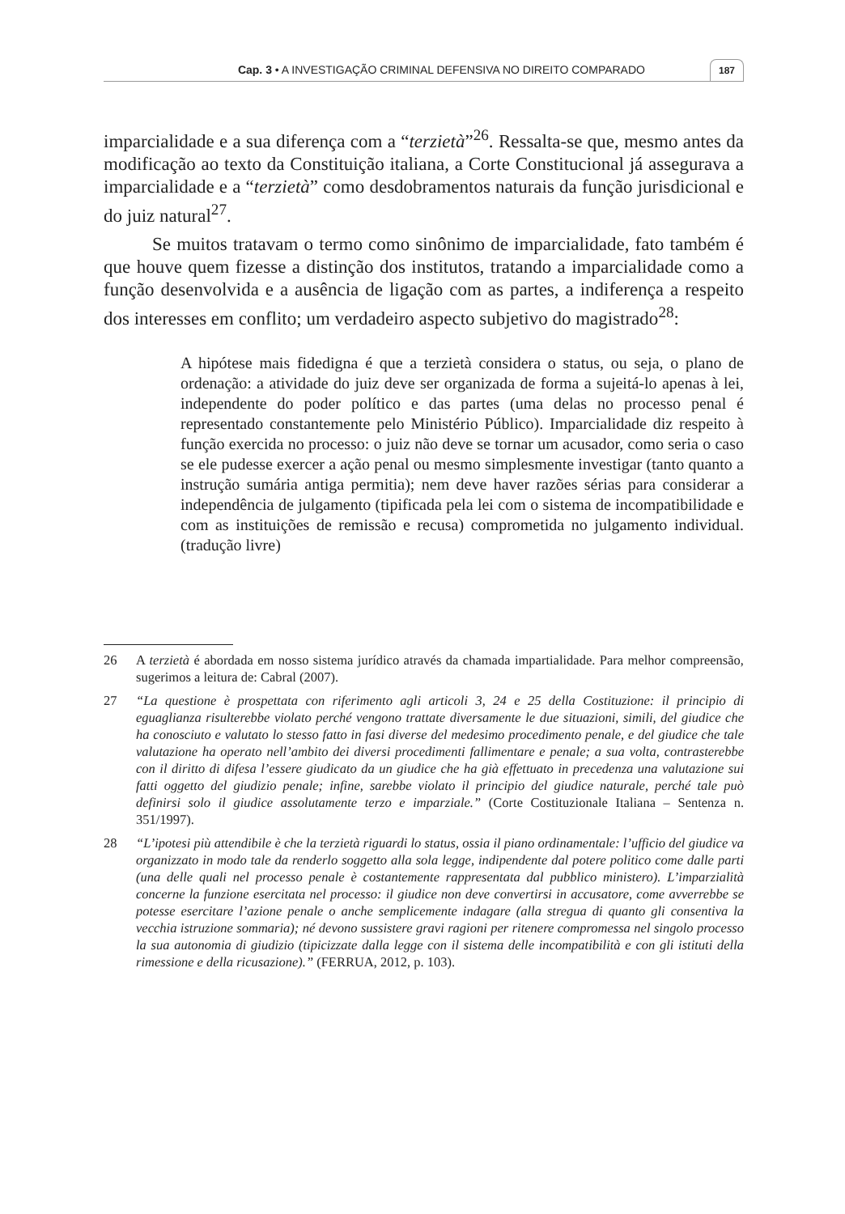Cap. 3 • A INVESTIGAÇÃO CRIMINAL DEFENSIVA NO DIREITO COMPARADO 187
imparcialidade e a sua diferença com a “terzietà”<sup>26</sup>. Ressalta-se que, mesmo antes da modificação ao texto da Constituição italiana, a Corte Constitucional já assegurava a imparcialidade e a “terzietà” como desdobramentos naturais da função jurisdicional e do juiz natural<sup>27</sup>.
Se muitos tratavam o termo como sinônimo de imparcialidade, fato também é que houve quem fizesse a distinção dos institutos, tratando a imparcialidade como a função desenvolvida e a ausência de ligação com as partes, a indiferença a respeito dos interesses em conflito; um verdadeiro aspecto subjetivo do magistrado<sup>28</sup>:
A hipótese mais fidedigna é que a terzietà considera o status, ou seja, o plano de ordenação: a atividade do juiz deve ser organizada de forma a sujeitá-lo apenas à lei, independente do poder político e das partes (uma delas no processo penal é representado constantemente pelo Ministério Público). Imparcialidade diz respeito à função exercida no processo: o juiz não deve se tornar um acusador, como seria o caso se ele pudesse exercer a ação penal ou mesmo simplesmente investigar (tanto quanto a instrução sumária antiga permitia); nem deve haver razões sérias para considerar a independência de julgamento (tipificada pela lei com o sistema de incompatibilidade e com as instituições de remissão e recusa) comprometida no julgamento individual. (tradução livre)
26 A terzietà é abordada em nosso sistema jurídico através da chamada impartialidade. Para melhor compreensão, sugerimos a leitura de: Cabral (2007).
27 “La questione è prospettata con riferimento agli articoli 3, 24 e 25 della Costituzione: il principio di eguaglianza risulterebbe violato perché vengono trattate diversamente le due situazioni, simili, del giudice che ha conosciuto e valutato lo stesso fatto in fasi diverse del medesimo procedimento penale, e del giudice che tale valutazione ha operato nell’ambito dei diversi procedimenti fallimentare e penale; a sua volta, contrasterebbe con il diritto di difesa l’essere giudicato da un giudice che ha già effettuato in precedenza una valutazione sui fatti oggetto del giudizio penale; infine, sarebbe violato il principio del giudice naturale, perché tale può definirsi solo il giudice assolutamente terzo e imparziale.” (Corte Costituzionale Italiana – Sentenza n. 351/1997).
28 “L’ipotesi più attendibile è che la terzietà riguardi lo status, ossia il piano ordinamentale: l’ufficio del giudice va organizzato in modo tale da renderlo soggetto alla sola legge, indipendente dal potere politico come dalle parti (una delle quali nel processo penale è costantemente rappresentata dal pubblico ministero). L’imparzialità concerne la funzione esercitata nel processo: il giudice non deve convertirsi in accusatore, come avverrebbe se potesse esercitare l’azione penale o anche semplicemente indagare (alla stregua di quanto gli consentiva la vecchia istruzione sommaria); né devono sussistere gravi ragioni per ritenere compromessa nel singolo processo la sua autonomia di giudizio (tipicizzate dalla legge con il sistema delle incompatibilità e con gli istituti della rimessione e della ricusazione).” (FERRUA, 2012, p. 103).